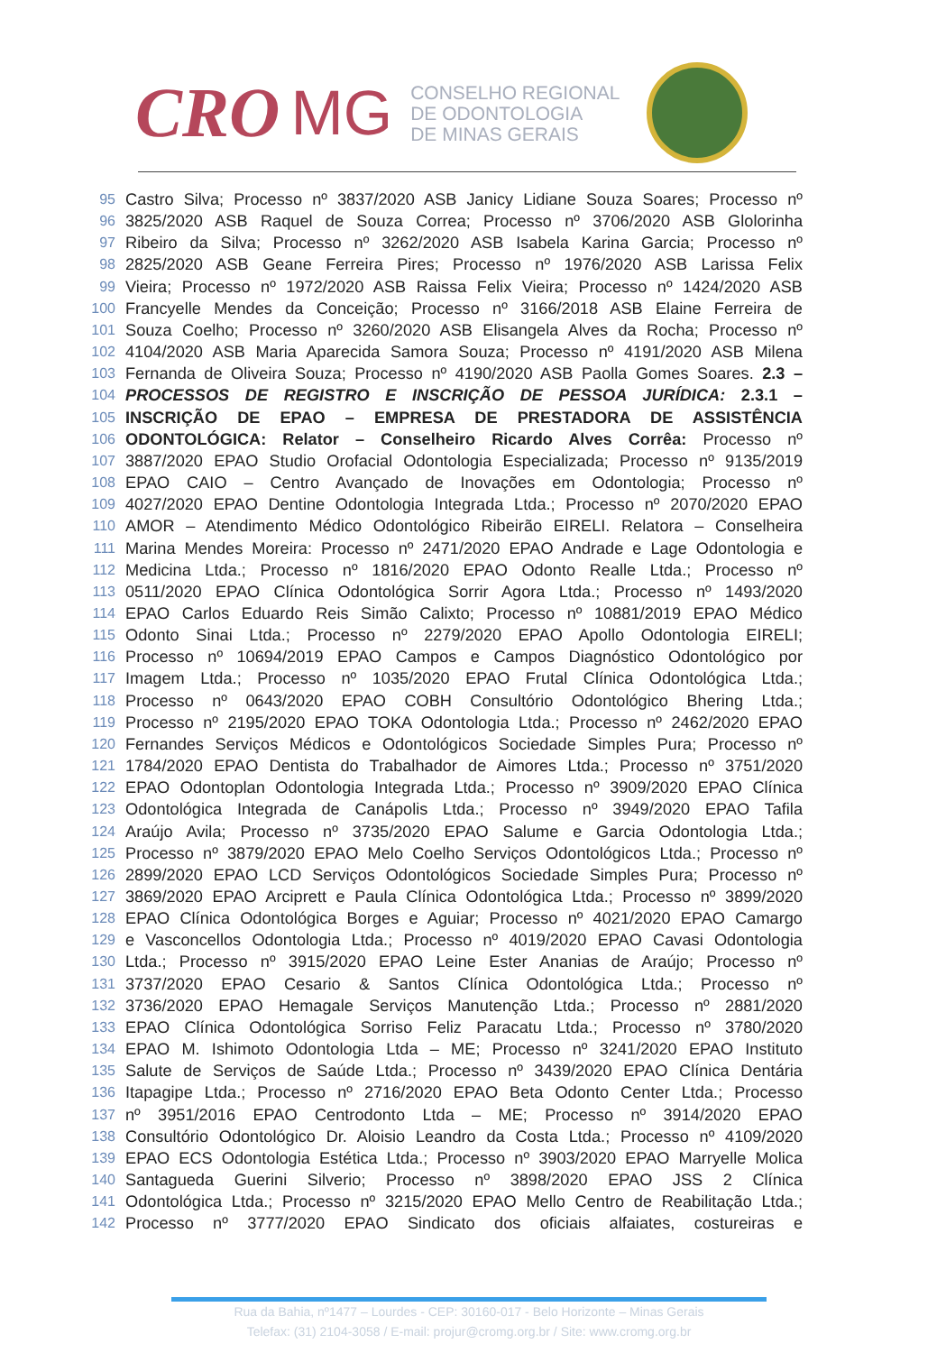CRO MG
CONSELHO REGIONAL
DE ODONTOLOGIA
DE MINAS GERAIS
95 Castro Silva; Processo nº 3837/2020 ASB Janicy Lidiane Souza Soares; Processo nº
96 3825/2020 ASB Raquel de Souza Correa; Processo nº 3706/2020 ASB Glolorinha
97 Ribeiro da Silva; Processo nº 3262/2020 ASB Isabela Karina Garcia; Processo nº
98 2825/2020 ASB Geane Ferreira Pires; Processo nº 1976/2020 ASB Larissa Felix
99 Vieira; Processo nº 1972/2020 ASB Raissa Felix Vieira; Processo nº 1424/2020 ASB
100 Francyelle Mendes da Conceição; Processo nº 3166/2018 ASB Elaine Ferreira de
101 Souza Coelho; Processo nº 3260/2020 ASB Elisangela Alves da Rocha; Processo nº
102 4104/2020 ASB Maria Aparecida Samora Souza; Processo nº 4191/2020 ASB Milena
103 Fernanda de Oliveira Souza; Processo nº 4190/2020 ASB Paolla Gomes Soares. 2.3 –
104 PROCESSOS DE REGISTRO E INSCRIÇÃO DE PESSOA JURÍDICA: 2.3.1 –
105 INSCRIÇÃO DE EPAO – EMPRESA DE PRESTADORA DE ASSISTÊNCIA
106 ODONTOLÓGICA: Relator – Conselheiro Ricardo Alves Corrêa: Processo nº
107 3887/2020 EPAO Studio Orofacial Odontologia Especializada; Processo nº 9135/2019
108 EPAO CAIO – Centro Avançado de Inovações em Odontologia; Processo nº
109 4027/2020 EPAO Dentine Odontologia Integrada Ltda.; Processo nº 2070/2020 EPAO
110 AMOR – Atendimento Médico Odontológico Ribeirão EIRELI. Relatora – Conselheira
111 Marina Mendes Moreira: Processo nº 2471/2020 EPAO Andrade e Lage Odontologia e
112 Medicina Ltda.; Processo nº 1816/2020 EPAO Odonto Realle Ltda.; Processo nº
113 0511/2020 EPAO Clínica Odontológica Sorrir Agora Ltda.; Processo nº 1493/2020
114 EPAO Carlos Eduardo Reis Simão Calixto; Processo nº 10881/2019 EPAO Médico
115 Odonto Sinai Ltda.; Processo nº 2279/2020 EPAO Apollo Odontologia EIRELI;
116 Processo nº 10694/2019 EPAO Campos e Campos Diagnóstico Odontológico por
117 Imagem Ltda.; Processo nº 1035/2020 EPAO Frutal Clínica Odontológica Ltda.;
118 Processo nº 0643/2020 EPAO COBH Consultório Odontológico Bhering Ltda.;
119 Processo nº 2195/2020 EPAO TOKA Odontologia Ltda.; Processo nº 2462/2020 EPAO
120 Fernandes Serviços Médicos e Odontológicos Sociedade Simples Pura; Processo nº
121 1784/2020 EPAO Dentista do Trabalhador de Aimores Ltda.; Processo nº 3751/2020
122 EPAO Odontoplan Odontologia Integrada Ltda.; Processo nº 3909/2020 EPAO Clínica
123 Odontológica Integrada de Canápolis Ltda.; Processo nº 3949/2020 EPAO Tafila
124 Araújo Avila; Processo nº 3735/2020 EPAO Salume e Garcia Odontologia Ltda.;
125 Processo nº 3879/2020 EPAO Melo Coelho Serviços Odontológicos Ltda.; Processo nº
126 2899/2020 EPAO LCD Serviços Odontológicos Sociedade Simples Pura; Processo nº
127 3869/2020 EPAO Arciprett e Paula Clínica Odontológica Ltda.; Processo nº 3899/2020
128 EPAO Clínica Odontológica Borges e Aguiar; Processo nº 4021/2020 EPAO Camargo
129 e Vasconcellos Odontologia Ltda.; Processo nº 4019/2020 EPAO Cavasi Odontologia
130 Ltda.; Processo nº 3915/2020 EPAO Leine Ester Ananias de Araújo; Processo nº
131 3737/2020 EPAO Cesario & Santos Clínica Odontológica Ltda.; Processo nº
132 3736/2020 EPAO Hemagale Serviços Manutenção Ltda.; Processo nº 2881/2020
133 EPAO Clínica Odontológica Sorriso Feliz Paracatu Ltda.; Processo nº 3780/2020
134 EPAO M. Ishimoto Odontologia Ltda – ME; Processo nº 3241/2020 EPAO Instituto
135 Salute de Serviços de Saúde Ltda.; Processo nº 3439/2020 EPAO Clínica Dentária
136 Itapagipe Ltda.; Processo nº 2716/2020 EPAO Beta Odonto Center Ltda.; Processo
137 nº 3951/2016 EPAO Centrodonto Ltda – ME; Processo nº 3914/2020 EPAO
138 Consultório Odontológico Dr. Aloisio Leandro da Costa Ltda.; Processo nº 4109/2020
139 EPAO ECS Odontologia Estética Ltda.; Processo nº 3903/2020 EPAO Marryelle Molica
140 Santagueda Guerini Silverio; Processo nº 3898/2020 EPAO JSS 2 Clínica
141 Odontológica Ltda.; Processo nº 3215/2020 EPAO Mello Centro de Reabilitação Ltda.;
142 Processo nº 3777/2020 EPAO Sindicato dos oficiais alfaiates, costureiras e
Rua da Bahia, nº1477 – Lourdes - CEP: 30160-017 - Belo Horizonte – Minas Gerais
Telefax: (31) 2104-3058 / E-mail: projur@cromg.org.br / Site: www.cromg.org.br